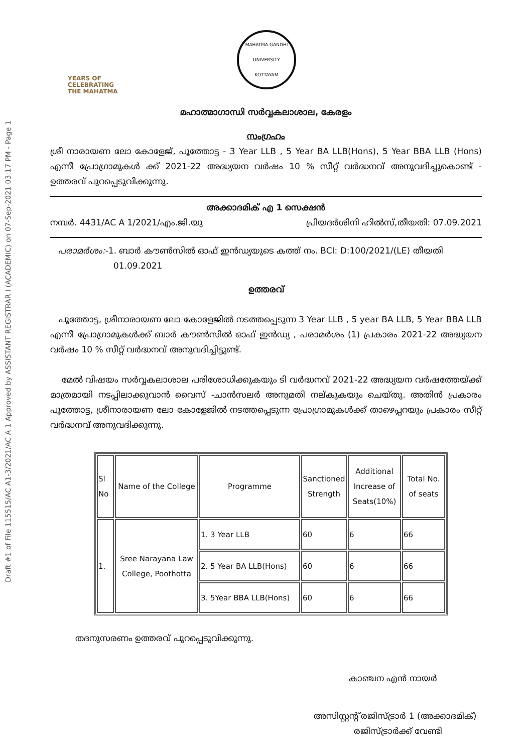Draft #1 of File 115515/AC A1-3/2021/AC A 1 Approved by ASSISTANT REGISTRAR I (ACADEMIC) on 07-Sep-2021 03:17 PM - Page 1
YEARS OF
CELEBRATING
THE MAHATMA
MAHATMA GANDHI UNIVERSITY
KOTTAYAM
മഹാത്മാഗാന്ധി സർവ്വകലാശാല, കേരളം
സംഗ്രഹം
ശ്രീ നാരായണ ലോ കോളേജ്, പൂത്തോട്ട - 3 Year LLB , 5 Year BA LLB(Hons), 5 Year BBA LLB (Hons) എന്നീ പ്രോഗ്രാമുകൾ ക്ക് 2021-22 അദ്ധ്യയന വർഷം 10 % സീറ്റ് വർദ്ധനവ് അനുവദിച്ചുകൊണ്ട് - ഉത്തരവ് പുറപ്പെടുവിക്കുന്നു.
അക്കാദമിക് എ 1 സെക്ഷൻ
നമ്പർ. 4431/AC A 1/2021/എം.ജി.യു പ്രിയദർശിനി ഹിൽസ്,തീയതി: 07.09.2021
പരാമർശം:-1. ബാർ കൗൺസിൽ ഓഫ് ഇൻഡ്യയുടെ കത്ത് നം. BCI: D:100/2021/(LE) തീയതി
01.09.2021
ഉത്തരവ്
പൂത്തോട്ട, ശ്രീനാരായണ ലോ കോളേജിൽ നടത്തപ്പെടുന്ന 3 Year LLB , 5 year BA LLB, 5 Year BBA LLB എന്നീ പ്രോഗ്രാമുകൾക്ക് ബാർ കൗൺസിൽ ഓഫ് ഇൻഡ്യ , പരാമർശം (1) പ്രകാരം 2021-22 അദ്ധ്യയന വർഷം 10 % സീറ്റ് വർദ്ധനവ് അനുവദിച്ചിട്ടുണ്ട്.
മേൽ വിഷയം സർവ്വകലാശാല പരിശോധിക്കുകയും ടി വർദ്ധനവ് 2021-22 അദ്ധ്യയന വർഷത്തേയ്ക്ക് മാത്രമായി നടപ്പിലാക്കുവാൻ വൈസ് -ചാൻസലർ അനുമതി നല്കുകയും ചെയ്തു. അതിൻ പ്രകാരം പൂത്തോട്ട, ശ്രീനാരായണ ലോ കോളേജിൽ നടത്തപ്പെടുന്ന പ്രോഗ്രാമുകൾക്ക് താഴെപ്പറയും പ്രകാരം സീറ്റ് വർദ്ധനവ് അനുവദിക്കുന്നു.
| Sl No | Name of the College | Programme | Sanctioned Strength | Additional Increase of Seats(10%) | Total No. of seats |
| --- | --- | --- | --- | --- | --- |
| 1. | Sree Narayana Law College, Poothotta | 1. 3 Year LLB | 60 | 6 | 66 |
| | | 2. 5 Year BA LLB(Hons) | 60 | 6 | 66 |
| | | 3. 5Year BBA LLB(Hons) | 60 | 6 | 66 |
തദനുസരണം ഉത്തരവ് പുറപ്പെടുവിക്കുന്നു.
കാഞ്ചന എൻ നായർ
അസിസ്റ്റന്റ് രജിസ്ട്രാർ 1 (അക്കാദമിക്)
രജിസ്ട്രാർക്ക് വേണ്ടി